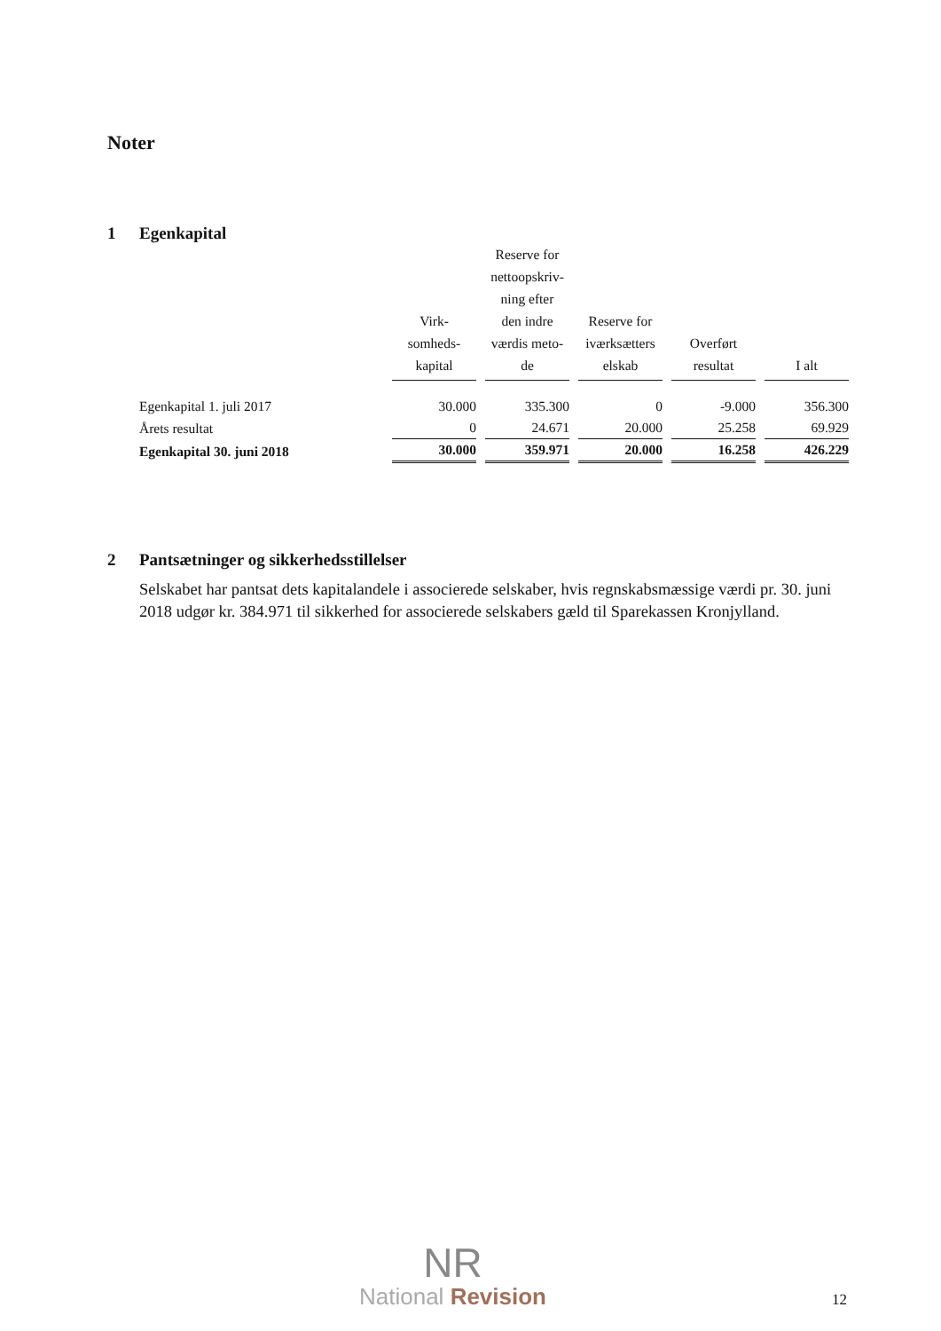Noter
1 Egenkapital
| | Virk- somheds- kapital | Reserve for nettoopskriv- ning efter den indre værdis meto- de | Reserve for iværksætters elskab | Overført resultat | I alt |
| --- | --- | --- | --- | --- | --- |
| Egenkapital 1. juli 2017 | 30.000 | 335.300 | 0 | -9.000 | 356.300 |
| Årets resultat | 0 | 24.671 | 20.000 | 25.258 | 69.929 |
| Egenkapital 30. juni 2018 | 30.000 | 359.971 | 20.000 | 16.258 | 426.229 |
2 Pantsætninger og sikkerhedsstillelser
Selskabet har pantsat dets kapitalandele i associerede selskaber, hvis regnskabsmæssige værdi pr. 30. juni 2018 udgør kr. 384.971 til sikkerhed for associerede selskabers gæld til Sparekassen Kronjylland.
NR
National Revision
12